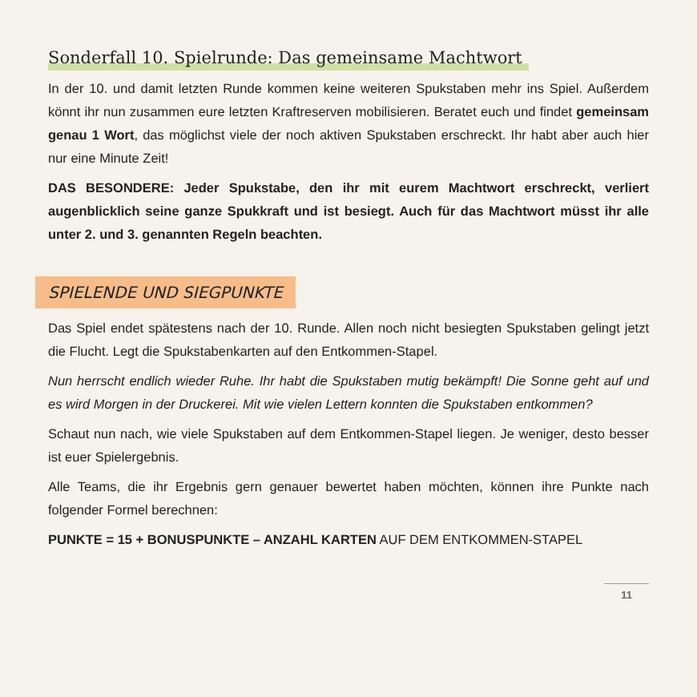Sonderfall 10. Spielrunde: Das gemeinsame Machtwort
In der 10. und damit letzten Runde kommen keine weiteren Spukstaben mehr ins Spiel. Außerdem könnt ihr nun zusammen eure letzten Kraftreserven mobilisieren. Beratet euch und findet gemeinsam genau 1 Wort, das möglichst viele der noch aktiven Spuksta­ben erschreckt. Ihr habt aber auch hier nur eine Minute Zeit!
DAS BESONDERE: Jeder Spukstabe, den ihr mit eurem Machtwort erschreckt, verliert augenblicklich seine ganze Spukkraft und ist besiegt. Auch für das Machtwort müsst ihr alle unter 2. und 3. genannten Regeln beachten.
SPIELENDE UND SIEGPUNKTE
Das Spiel endet spätestens nach der 10. Runde. Allen noch nicht besiegten Spukstaben gelingt jetzt die Flucht. Legt die Spukstabenkarten auf den Entkommen-Stapel.
Nun herrscht endlich wieder Ruhe. Ihr habt die Spukstaben mutig bekämpft! Die Sonne geht auf und es wird Morgen in der Druckerei. Mit wie vielen Lettern konnten die Spuksta­ben entkommen?
Schaut nun nach, wie viele Spukstaben auf dem Entkommen-Stapel liegen. Je weniger, desto besser ist euer Spielergebnis.
Alle Teams, die ihr Ergebnis gern genauer bewertet haben möchten, können ihre Punkte nach folgender Formel berechnen:
PUNKTE = 15 + BONUSPUNKTE – ANZAHL KARTEN AUF DEM ENTKOMMEN-STAPEL
11